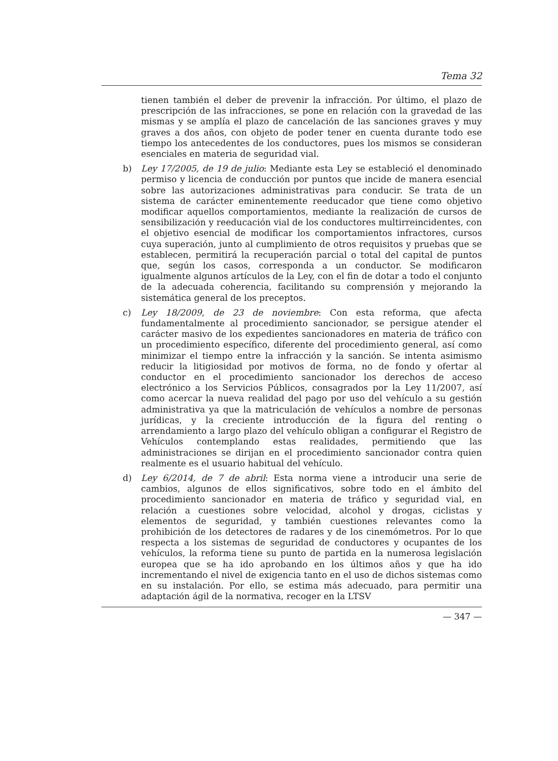Tema 32
tienen también el deber de prevenir la infracción. Por último, el plazo de prescripción de las infracciones, se pone en relación con la gravedad de las mismas y se amplía el plazo de cancelación de las sanciones graves y muy graves a dos años, con objeto de poder tener en cuenta durante todo ese tiempo los antecedentes de los conductores, pues los mismos se consideran esenciales en materia de seguridad vial.
b) Ley 17/2005, de 19 de julio: Mediante esta Ley se estableció el denominado permiso y licencia de conducción por puntos que incide de manera esencial sobre las autorizaciones administrativas para conducir. Se trata de un sistema de carácter eminentemente reeducador que tiene como objetivo modificar aquellos comportamientos, mediante la realización de cursos de sensibilización y reeducación vial de los conductores multirreincidentes, con el objetivo esencial de modificar los comportamientos infractores, cursos cuya superación, junto al cumplimiento de otros requisitos y pruebas que se establecen, permitirá la recuperación parcial o total del capital de puntos que, según los casos, corresponda a un conductor. Se modificaron igualmente algunos artículos de la Ley, con el fin de dotar a todo el conjunto de la adecuada coherencia, facilitando su comprensión y mejorando la sistemática general de los preceptos.
c) Ley 18/2009, de 23 de noviembre: Con esta reforma, que afecta fundamentalmente al procedimiento sancionador, se persigue atender el carácter masivo de los expedientes sancionadores en materia de tráfico con un procedimiento específico, diferente del procedimiento general, así como minimizar el tiempo entre la infracción y la sanción. Se intenta asimismo reducir la litigiosidad por motivos de forma, no de fondo y ofertar al conductor en el procedimiento sancionador los derechos de acceso electrónico a los Servicios Públicos, consagrados por la Ley 11/2007, así como acercar la nueva realidad del pago por uso del vehículo a su gestión administrativa ya que la matriculación de vehículos a nombre de personas jurídicas, y la creciente introducción de la figura del renting o arrendamiento a largo plazo del vehículo obligan a configurar el Registro de Vehículos contemplando estas realidades, permitiendo que las administraciones se dirijan en el procedimiento sancionador contra quien realmente es el usuario habitual del vehículo.
d) Ley 6/2014, de 7 de abril: Esta norma viene a introducir una serie de cambios, algunos de ellos significativos, sobre todo en el ámbito del procedimiento sancionador en materia de tráfico y seguridad vial, en relación a cuestiones sobre velocidad, alcohol y drogas, ciclistas y elementos de seguridad, y también cuestiones relevantes como la prohibición de los detectores de radares y de los cinemómetros. Por lo que respecta a los sistemas de seguridad de conductores y ocupantes de los vehículos, la reforma tiene su punto de partida en la numerosa legislación europea que se ha ido aprobando en los últimos años y que ha ido incrementando el nivel de exigencia tanto en el uso de dichos sistemas como en su instalación. Por ello, se estima más adecuado, para permitir una adaptación ágil de la normativa, recoger en la LTSV
— 347 —